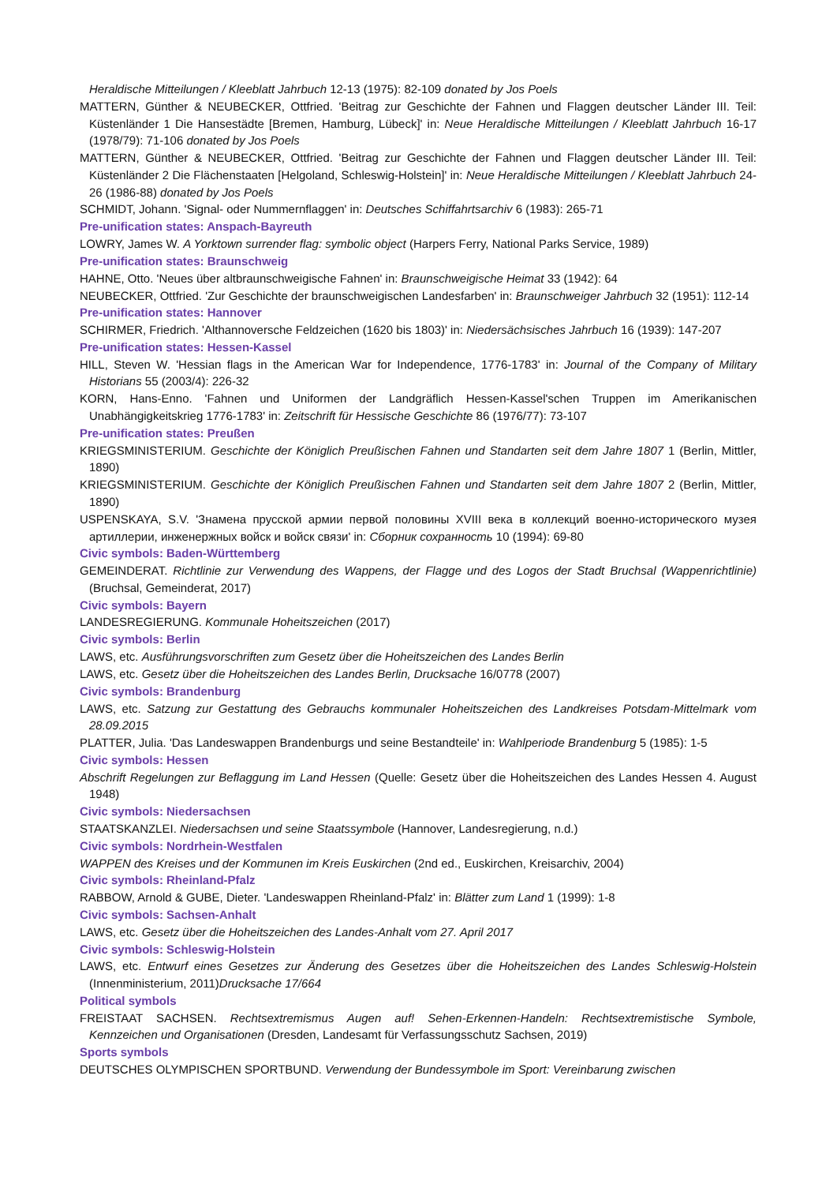Heraldische Mitteilungen / Kleeblatt Jahrbuch 12-13 (1975): 82-109 donated by Jos Poels
MATTERN, Günther & NEUBECKER, Ottfried. 'Beitrag zur Geschichte der Fahnen und Flaggen deutscher Länder III. Teil: Küstenländer 1 Die Hansestädte [Bremen, Hamburg, Lübeck]' in: Neue Heraldische Mitteilungen / Kleeblatt Jahrbuch 16-17 (1978/79): 71-106 donated by Jos Poels
MATTERN, Günther & NEUBECKER, Ottfried. 'Beitrag zur Geschichte der Fahnen und Flaggen deutscher Länder III. Teil: Küstenländer 2 Die Flächenstaaten [Helgoland, Schleswig-Holstein]' in: Neue Heraldische Mitteilungen / Kleeblatt Jahrbuch 24-26 (1986-88) donated by Jos Poels
SCHMIDT, Johann. 'Signal- oder Nummernflaggen' in: Deutsches Schiffahrtsarchiv 6 (1983): 265-71
Pre-unification states: Anspach-Bayreuth
LOWRY, James W. A Yorktown surrender flag: symbolic object (Harpers Ferry, National Parks Service, 1989)
Pre-unification states: Braunschweig
HAHNE, Otto. 'Neues über altbraunschweigische Fahnen' in: Braunschweigische Heimat 33 (1942): 64
NEUBECKER, Ottfried. 'Zur Geschichte der braunschweigischen Landesfarben' in: Braunschweiger Jahrbuch 32 (1951): 112-14
Pre-unification states: Hannover
SCHIRMER, Friedrich. 'Althannoversche Feldzeichen (1620 bis 1803)' in: Niedersächsisches Jahrbuch 16 (1939): 147-207
Pre-unification states: Hessen-Kassel
HILL, Steven W. 'Hessian flags in the American War for Independence, 1776-1783' in: Journal of the Company of Military Historians 55 (2003/4): 226-32
KORN, Hans-Enno. 'Fahnen und Uniformen der Landgräflich Hessen-Kassel'schen Truppen im Amerikanischen Unabhängigkeitskrieg 1776-1783' in: Zeitschrift für Hessische Geschichte 86 (1976/77): 73-107
Pre-unification states: Preußen
KRIEGSMINISTERIUM. Geschichte der Königlich Preußischen Fahnen und Standarten seit dem Jahre 1807 1 (Berlin, Mittler, 1890)
KRIEGSMINISTERIUM. Geschichte der Königlich Preußischen Fahnen und Standarten seit dem Jahre 1807 2 (Berlin, Mittler, 1890)
USPENSKAYA, S.V. 'Знамена прусской армии первой половины XVIII века в коллекций военно-исторического музея артиллерии, инженержных войск и войск связи' in: Сборник сохранность 10 (1994): 69-80
Civic symbols: Baden-Württemberg
GEMEINDERAT. Richtlinie zur Verwendung des Wappens, der Flagge und des Logos der Stadt Bruchsal (Wappenrichtlinie) (Bruchsal, Gemeinderat, 2017)
Civic symbols: Bayern
LANDESREGIERUNG. Kommunale Hoheitszeichen (2017)
Civic symbols: Berlin
LAWS, etc. Ausführungsvorschriften zum Gesetz über die Hoheitszeichen des Landes Berlin
LAWS, etc. Gesetz über die Hoheitszeichen des Landes Berlin, Drucksache 16/0778 (2007)
Civic symbols: Brandenburg
LAWS, etc. Satzung zur Gestattung des Gebrauchs kommunaler Hoheitszeichen des Landkreises Potsdam-Mittelmark vom 28.09.2015
PLATTER, Julia. 'Das Landeswappen Brandenburgs und seine Bestandteile' in: Wahlperiode Brandenburg 5 (1985): 1-5
Civic symbols: Hessen
Abschrift Regelungen zur Beflaggung im Land Hessen (Quelle: Gesetz über die Hoheitszeichen des Landes Hessen 4. August 1948)
Civic symbols: Niedersachsen
STAATSKANZLEI. Niedersachsen und seine Staatssymbole (Hannover, Landesregierung, n.d.)
Civic symbols: Nordrhein-Westfalen
WAPPEN des Kreises und der Kommunen im Kreis Euskirchen (2nd ed., Euskirchen, Kreisarchiv, 2004)
Civic symbols: Rheinland-Pfalz
RABBOW, Arnold & GUBE, Dieter. 'Landeswappen Rheinland-Pfalz' in: Blätter zum Land 1 (1999): 1-8
Civic symbols: Sachsen-Anhalt
LAWS, etc. Gesetz über die Hoheitszeichen des Landes-Anhalt vom 27. April 2017
Civic symbols: Schleswig-Holstein
LAWS, etc. Entwurf eines Gesetzes zur Änderung des Gesetzes über die Hoheitszeichen des Landes Schleswig-Holstein (Innenministerium, 2011)Drucksache 17/664
Political symbols
FREISTAAT SACHSEN. Rechtsextremismus Augen auf! Sehen-Erkennen-Handeln: Rechtsextremistische Symbole, Kennzeichen und Organisationen (Dresden, Landesamt für Verfassungsschutz Sachsen, 2019)
Sports symbols
DEUTSCHES OLYMPISCHEN SPORTBUND. Verwendung der Bundessymbole im Sport: Vereinbarung zwischen